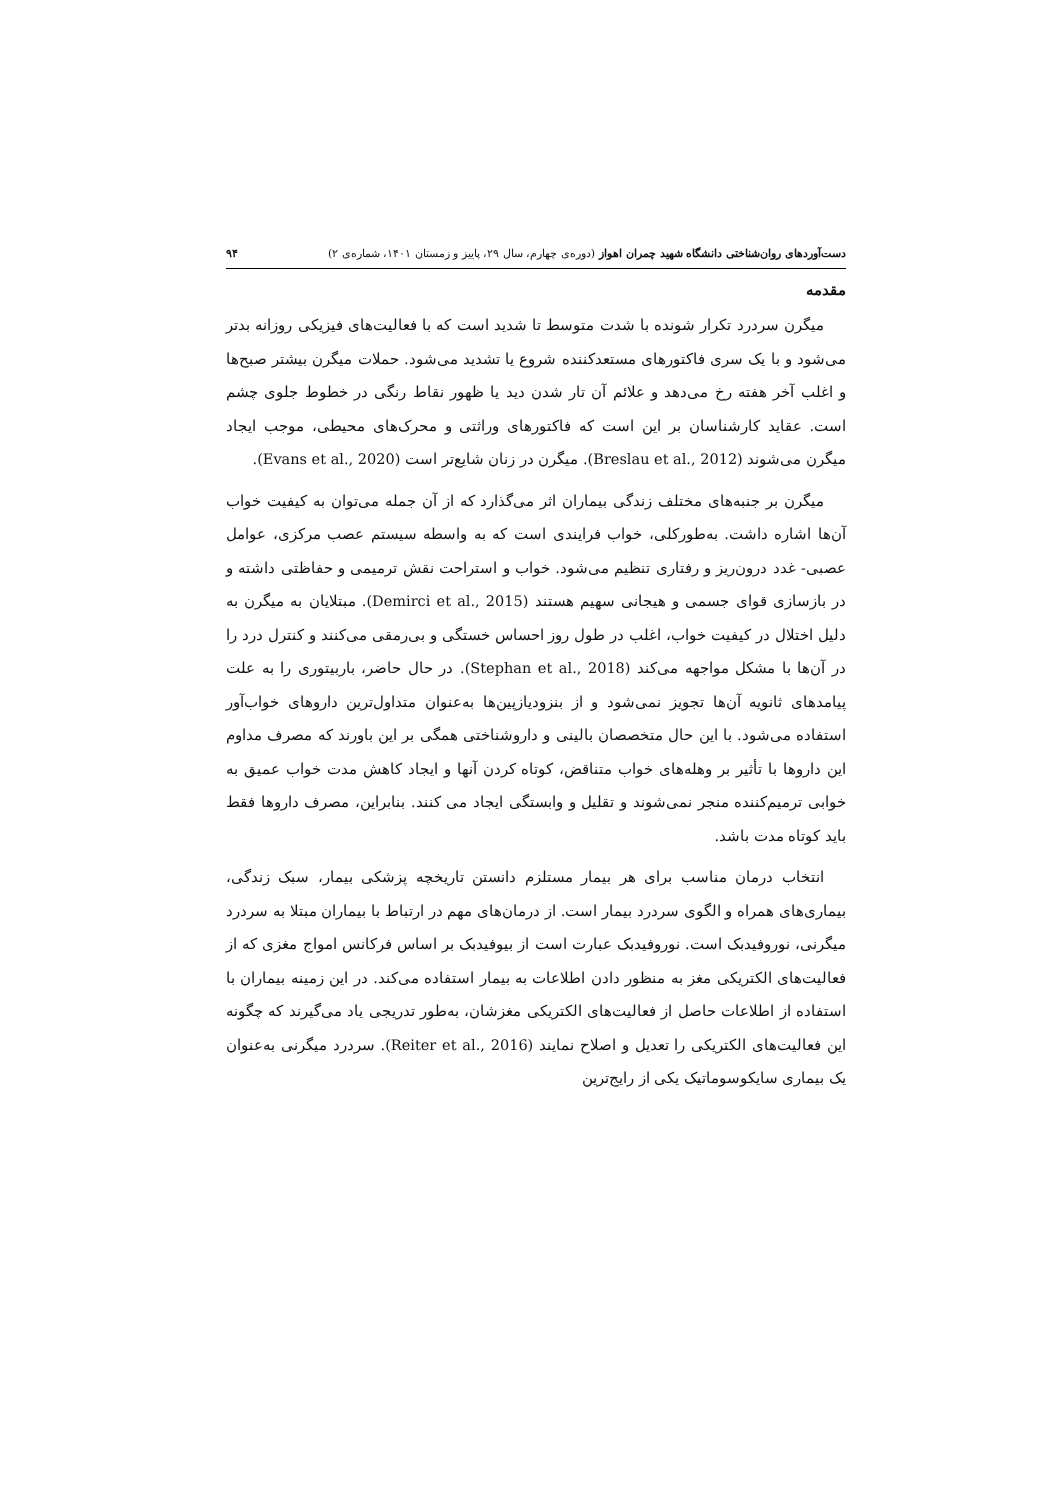دست‌آوردهای روان‌شناختی دانشگاه شهید چمران اهواز (دوره‌ی چهارم، سال ۲۹، پاییز و زمستان ۱۴۰۱، شماره‌ی ۲) ۹۴
مقدمه
میگرن سردرد تکرار شونده با شدت متوسط تا شدید است که با فعالیت‌های فیزیکی روزانه بدتر می‌شود و با یک سری فاکتورهای مستعدکننده شروع یا تشدید می‌شود. حملات میگرن بیشتر صبح‌ها و اغلب آخر هفته رخ می‌دهد و علائم آن تار شدن دید یا ظهور نقاط رنگی در خطوط جلوی چشم است. عقاید کارشناسان بر این است که فاکتورهای وراثتی و محرک‌های محیطی، موجب ایجاد میگرن می‌شوند (Breslau et al., 2012). میگرن در زنان شایع‌تر است (Evans et al., 2020).
میگرن بر جنبه‌های مختلف زندگی بیماران اثر می‌گذارد که از آن جمله می‌توان به کیفیت خواب آن‌ها اشاره داشت. به‌طورکلی، خواب فرایندی است که به واسطه سیستم عصب مرکزی، عوامل عصبی- غدد درون‌ریز و رفتاری تنظیم می‌شود. خواب و استراحت نقش ترمیمی و حفاظتی داشته و در بازسازی قوای جسمی و هیجانی سهیم هستند (Demirci et al., 2015). مبتلایان به میگرن به دلیل اختلال در کیفیت خواب، اغلب در طول روز احساس خستگی و بی‌رمقی می‌کنند و کنترل درد را در آن‌ها با مشکل مواجهه می‌کند (Stephan et al., 2018). در حال حاضر، باربیتوری را به علت پیامدهای ثانویه آن‌ها تجویز نمی‌شود و از بنزودیازپین‌ها به‌عنوان متداول‌ترین داروهای خواب‌آور استفاده می‌شود. با این حال متخصصان بالینی و داروشناختی همگی بر این باورند که مصرف مداوم این داروها با تأثیر بر وهله‌های خواب متناقض، کوتاه کردن آنها و ایجاد کاهش مدت خواب عمیق به خوابی ترمیم‌کننده منجر نمی‌شوند و تقلیل و وابستگی ایجاد می کنند. بنابراین، مصرف داروها فقط باید کوتاه مدت باشد.
انتخاب درمان مناسب برای هر بیمار مستلزم دانستن تاریخچه پزشکی بیمار، سبک زندگی، بیماری‌های همراه و الگوی سردرد بیمار است. از درمان‌های مهم در ارتباط با بیماران مبتلا به سردرد میگرنی، نوروفیدبک است. نوروفیدبک عبارت است از بیوفیدبک بر اساس فرکانس امواج مغزی که از فعالیت‌های الکتریکی مغز به منظور دادن اطلاعات به بیمار استفاده می‌کند. در این زمینه بیماران با استفاده از اطلاعات حاصل از فعالیت‌های الکتریکی مغزشان، به‌طور تدریجی یاد می‌گیرند که چگونه این فعالیت‌های الکتریکی را تعدیل و اصلاح نمایند (Reiter et al., 2016). سردرد میگرنی به‌عنوان یک بیماری سایکوسوماتیک یکی از رایج‌ترین